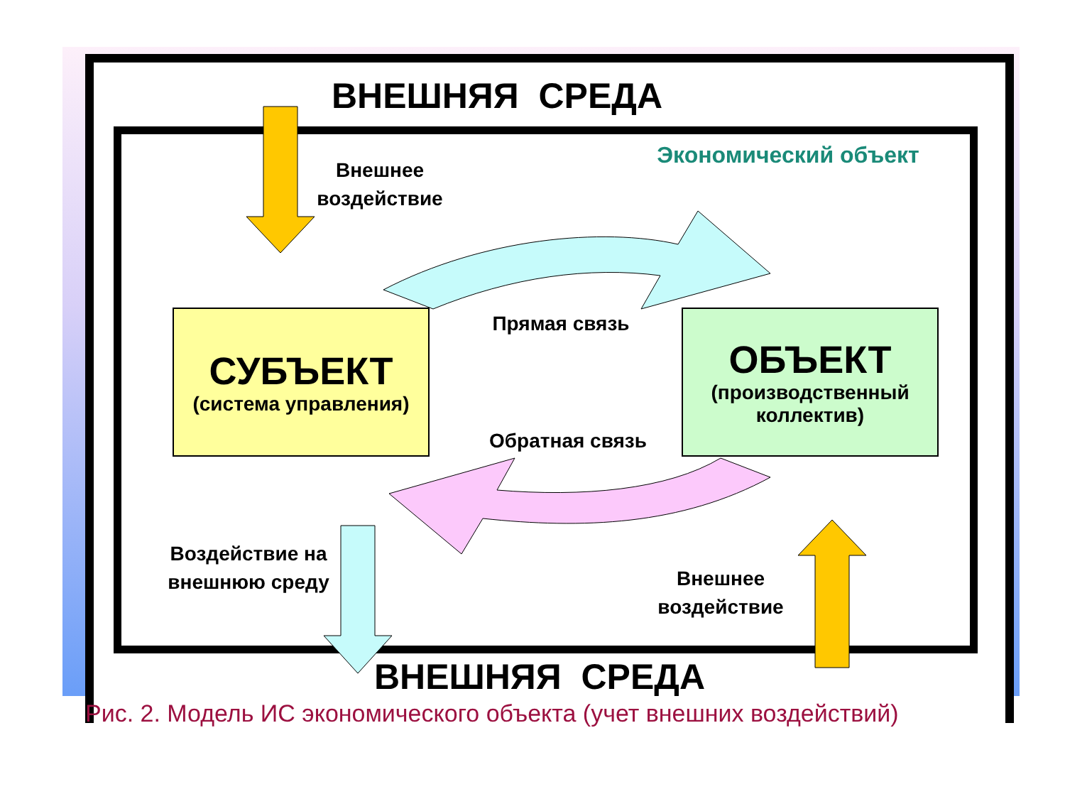ВНЕШНЯЯ СРЕДА
Экономический объект
Внешнее воздействие
СУБЪЕКТ
(система управления)
Прямая связь
ОБЪЕКТ
(производственный коллектив)
Обратная связь
Воздействие на внешнюю среду
Внешнее воздействие
ВНЕШНЯЯ СРЕДА
Рис. 2. Модель ИС экономического объекта (учет внешних воздействий)